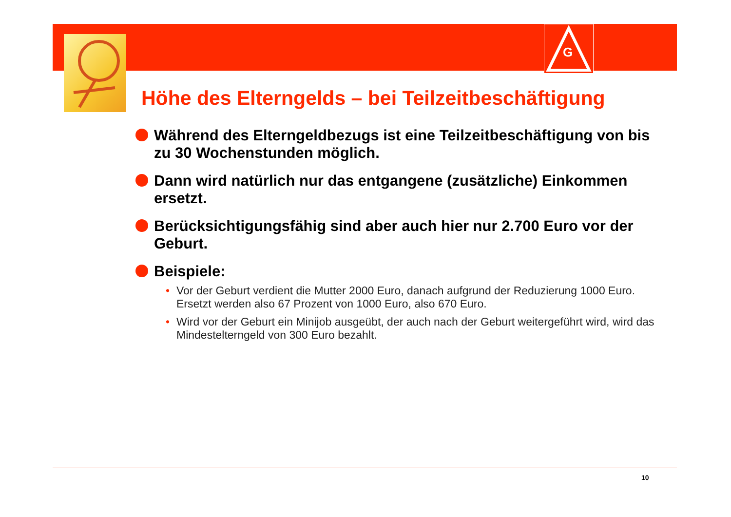G
Höhe des Elterngelds – bei Teilzeitbeschäftigung
Während des Elterngeldbezugs ist eine Teilzeitbeschäftigung von bis zu 30 Wochenstunden möglich.
Dann wird natürlich nur das entgangene (zusätzliche) Einkommen ersetzt.
Berücksichtigungsfähig sind aber auch hier nur 2.700 Euro vor der Geburt.
Beispiele:
• Vor der Geburt verdient die Mutter 2000 Euro, danach aufgrund der Reduzierung 1000 Euro. Ersetzt werden also 67 Prozent von 1000 Euro, also 670 Euro.
• Wird vor der Geburt ein Minijob ausgeübt, der auch nach der Geburt weitergeführt wird, wird das Mindestelterngeld von 300 Euro bezahlt.
10